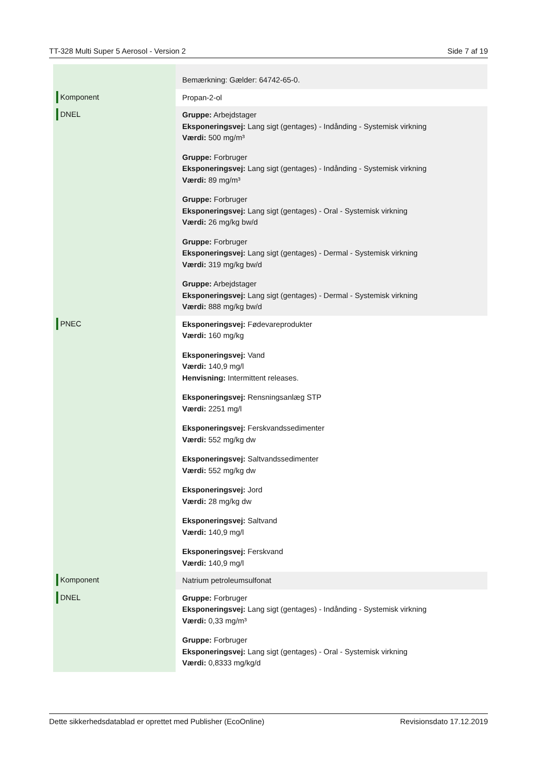TT-328 Multi Super 5 Aerosol - Version 2 Side 7 af 19
| | Bemærkning: Gælder: 64742-65-0. |
| Komponent | Propan-2-ol |
| DNEL | Gruppe: Arbejdstager Eksponeringsvej: Lang sigt (gentages) - Indånding - Systemisk virkning Værdi: 500 mg/m³ Gruppe: Forbruger Eksponeringsvej: Lang sigt (gentages) - Indånding - Systemisk virkning Værdi: 89 mg/m³ Gruppe: Forbruger Eksponeringsvej: Lang sigt (gentages) - Oral - Systemisk virkning Værdi: 26 mg/kg bw/d Gruppe: Forbruger Eksponeringsvej: Lang sigt (gentages) - Dermal - Systemisk virkning Værdi: 319 mg/kg bw/d Gruppe: Arbejdstager Eksponeringsvej: Lang sigt (gentages) - Dermal - Systemisk virkning Værdi: 888 mg/kg bw/d |
| PNEC | Eksponeringsvej: Fødevareprodukter Værdi: 160 mg/kg Eksponeringsvej: Vand Værdi: 140,9 mg/l Henvisning: Intermittent releases. Eksponeringsvej: Rensningsanlæg STP Værdi: 2251 mg/l Eksponeringsvej: Ferskvandssedimenter Værdi: 552 mg/kg dw Eksponeringsvej: Saltvandssedimenter Værdi: 552 mg/kg dw Eksponeringsvej: Jord Værdi: 28 mg/kg dw Eksponeringsvej: Saltvand Værdi: 140,9 mg/l Eksponeringsvej: Ferskvand Værdi: 140,9 mg/l |
| Komponent | Natrium petroleumsulfonat |
| DNEL | Gruppe: Forbruger Eksponeringsvej: Lang sigt (gentages) - Indånding - Systemisk virkning Værdi: 0,33 mg/m³ Gruppe: Forbruger Eksponeringsvej: Lang sigt (gentages) - Oral - Systemisk virkning Værdi: 0,8333 mg/kg/d |
Dette sikkerhedsdatablad er oprettet med Publisher (EcoOnline) Revisionsdato 17.12.2019